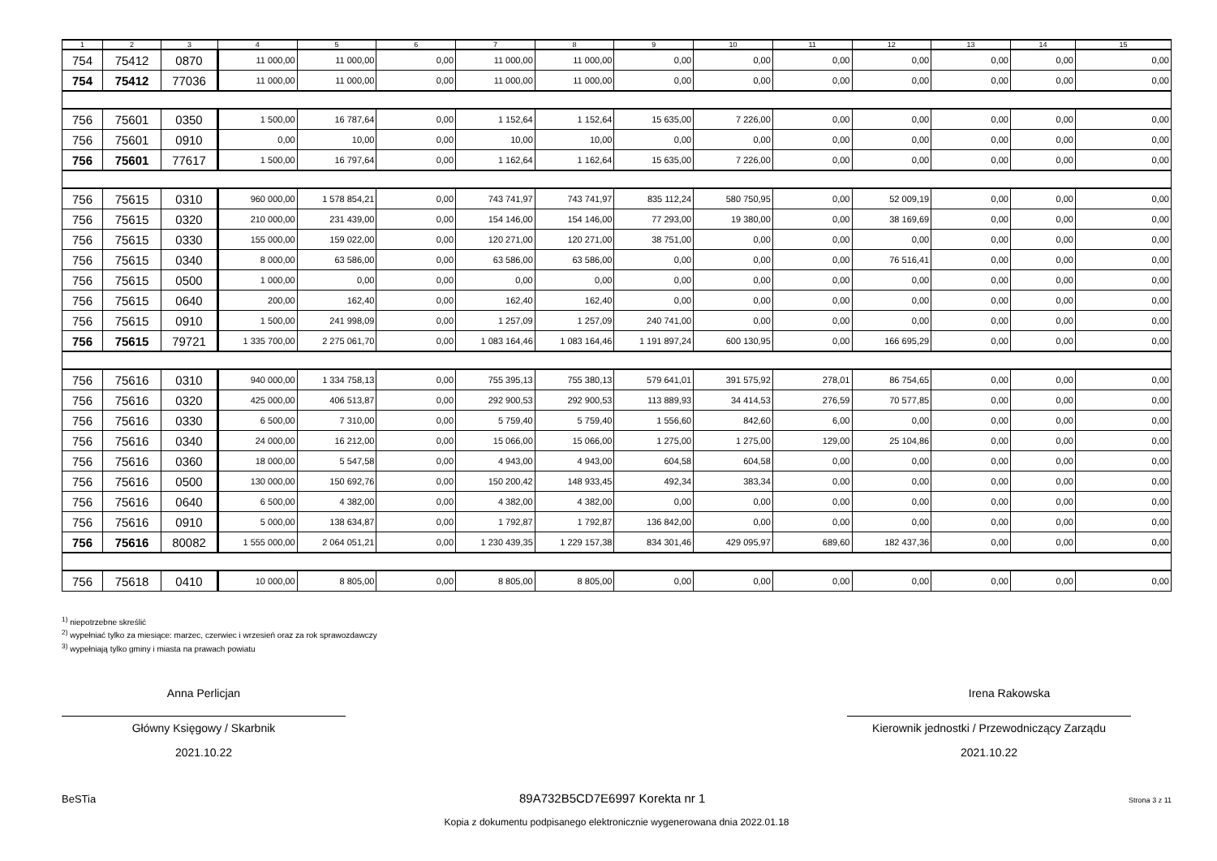| 1 | 2 | 3 | 4 | 5 | 6 | 7 | 8 | 9 | 10 | 11 | 12 | 13 | 14 | 15 |
| --- | --- | --- | --- | --- | --- | --- | --- | --- | --- | --- | --- | --- | --- | --- |
| 754 | 75412 | 0870 | 11 000,00 | 11 000,00 | 0,00 | 11 000,00 | 11 000,00 | 0,00 | 0,00 | 0,00 | 0,00 | 0,00 | 0,00 | 0,00 |
| 754 | 75412 | 77036 | 11 000,00 | 11 000,00 | 0,00 | 11 000,00 | 11 000,00 | 0,00 | 0,00 | 0,00 | 0,00 | 0,00 | 0,00 | 0,00 |
| 756 | 75601 | 0350 | 1 500,00 | 16 787,64 | 0,00 | 1 152,64 | 1 152,64 | 15 635,00 | 7 226,00 | 0,00 | 0,00 | 0,00 | 0,00 | 0,00 |
| 756 | 75601 | 0910 | 0,00 | 10,00 | 0,00 | 10,00 | 10,00 | 0,00 | 0,00 | 0,00 | 0,00 | 0,00 | 0,00 | 0,00 |
| 756 | 75601 | 77617 | 1 500,00 | 16 797,64 | 0,00 | 1 162,64 | 1 162,64 | 15 635,00 | 7 226,00 | 0,00 | 0,00 | 0,00 | 0,00 | 0,00 |
| 756 | 75615 | 0310 | 960 000,00 | 1 578 854,21 | 0,00 | 743 741,97 | 743 741,97 | 835 112,24 | 580 750,95 | 0,00 | 52 009,19 | 0,00 | 0,00 | 0,00 |
| 756 | 75615 | 0320 | 210 000,00 | 231 439,00 | 0,00 | 154 146,00 | 154 146,00 | 77 293,00 | 19 380,00 | 0,00 | 38 169,69 | 0,00 | 0,00 | 0,00 |
| 756 | 75615 | 0330 | 155 000,00 | 159 022,00 | 0,00 | 120 271,00 | 120 271,00 | 38 751,00 | 0,00 | 0,00 | 0,00 | 0,00 | 0,00 | 0,00 |
| 756 | 75615 | 0340 | 8 000,00 | 63 586,00 | 0,00 | 63 586,00 | 63 586,00 | 0,00 | 0,00 | 0,00 | 76 516,41 | 0,00 | 0,00 | 0,00 |
| 756 | 75615 | 0500 | 1 000,00 | 0,00 | 0,00 | 0,00 | 0,00 | 0,00 | 0,00 | 0,00 | 0,00 | 0,00 | 0,00 | 0,00 |
| 756 | 75615 | 0640 | 200,00 | 162,40 | 0,00 | 162,40 | 162,40 | 0,00 | 0,00 | 0,00 | 0,00 | 0,00 | 0,00 | 0,00 |
| 756 | 75615 | 0910 | 1 500,00 | 241 998,09 | 0,00 | 1 257,09 | 1 257,09 | 240 741,00 | 0,00 | 0,00 | 0,00 | 0,00 | 0,00 | 0,00 |
| 756 | 75615 | 79721 | 1 335 700,00 | 2 275 061,70 | 0,00 | 1 083 164,46 | 1 083 164,46 | 1 191 897,24 | 600 130,95 | 0,00 | 166 695,29 | 0,00 | 0,00 | 0,00 |
| 756 | 75616 | 0310 | 940 000,00 | 1 334 758,13 | 0,00 | 755 395,13 | 755 380,13 | 579 641,01 | 391 575,92 | 278,01 | 86 754,65 | 0,00 | 0,00 | 0,00 |
| 756 | 75616 | 0320 | 425 000,00 | 406 513,87 | 0,00 | 292 900,53 | 292 900,53 | 113 889,93 | 34 414,53 | 276,59 | 70 577,85 | 0,00 | 0,00 | 0,00 |
| 756 | 75616 | 0330 | 6 500,00 | 7 310,00 | 0,00 | 5 759,40 | 5 759,40 | 1 556,60 | 842,60 | 6,00 | 0,00 | 0,00 | 0,00 | 0,00 |
| 756 | 75616 | 0340 | 24 000,00 | 16 212,00 | 0,00 | 15 066,00 | 15 066,00 | 1 275,00 | 1 275,00 | 129,00 | 25 104,86 | 0,00 | 0,00 | 0,00 |
| 756 | 75616 | 0360 | 18 000,00 | 5 547,58 | 0,00 | 4 943,00 | 4 943,00 | 604,58 | 604,58 | 0,00 | 0,00 | 0,00 | 0,00 | 0,00 |
| 756 | 75616 | 0500 | 130 000,00 | 150 692,76 | 0,00 | 150 200,42 | 148 933,45 | 492,34 | 383,34 | 0,00 | 0,00 | 0,00 | 0,00 | 0,00 |
| 756 | 75616 | 0640 | 6 500,00 | 4 382,00 | 0,00 | 4 382,00 | 4 382,00 | 0,00 | 0,00 | 0,00 | 0,00 | 0,00 | 0,00 | 0,00 |
| 756 | 75616 | 0910 | 5 000,00 | 138 634,87 | 0,00 | 1 792,87 | 1 792,87 | 136 842,00 | 0,00 | 0,00 | 0,00 | 0,00 | 0,00 | 0,00 |
| 756 | 75616 | 80082 | 1 555 000,00 | 2 064 051,21 | 0,00 | 1 230 439,35 | 1 229 157,38 | 834 301,46 | 429 095,97 | 689,60 | 182 437,36 | 0,00 | 0,00 | 0,00 |
| 756 | 75618 | 0410 | 10 000,00 | 8 805,00 | 0,00 | 8 805,00 | 8 805,00 | 0,00 | 0,00 | 0,00 | 0,00 | 0,00 | 0,00 | 0,00 |
<sup>1)</sup> niepotrzebne skreślić
<sup>2)</sup> wypełniać tylko za miesiące: marzec, czerwiec i wrzesień oraz za rok sprawozdawczy
<sup>3)</sup> wypełniają tylko gminy i miasta na prawach powiatu
Anna Perlicjan
Główny Księgowy / Skarbnik
2021.10.22
Irena Rakowska
Kierownik jednostki / Przewodniczący Zarządu
2021.10.22
BeSTia 89A732B5CD7E6997 Korekta nr 1 Strona 3 z 11
Kopia z dokumentu podpisanego elektronicznie wygenerowana dnia 2022.01.18